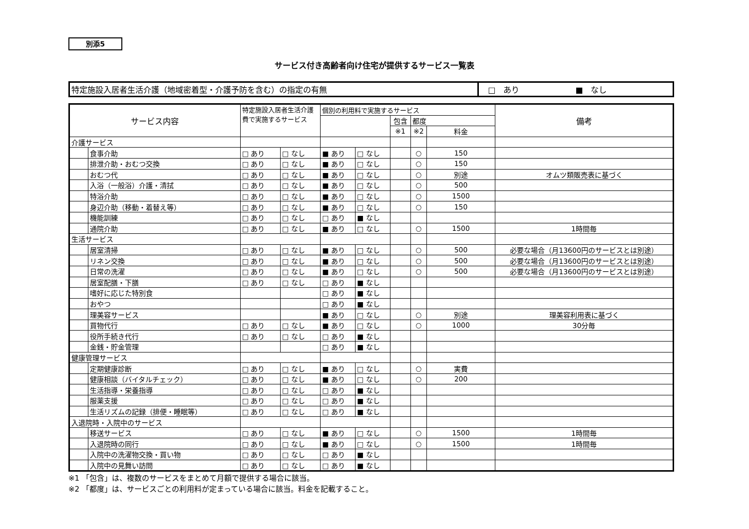別添5
サービス付き高齢者向け住宅が提供するサービス一覧表
| 特定施設入居者生活介護（地域密着型・介護予防を含む）の指定の有無 | □ あり ■ なし |
| サービス内容 | | 特定施設入居者生活介護費で実施するサービス | | 個別の利用料で実施するサービス | | | | | 備考 |
| --- | --- | --- | --- | --- | --- | --- | --- | --- | --- |
| | | | | | | 包含 | 都度 | | |
| | | | | | | ※1 | ※2 | 料金 | |
| 介護サービス | | | | | | | | | |
| | 食事介助 | □ あり | □ なし | ■ あり | □ なし | | ○ | 150 | |
| | 排泄介助・おむつ交換 | □ あり | □ なし | ■ あり | □ なし | | ○ | 150 | |
| | おむつ代 | □ あり | □ なし | ■ あり | □ なし | | ○ | 別途 | オムツ類販売表に基づく |
| | 入浴（一般浴）介護・清拭 | □ あり | □ なし | ■ あり | □ なし | | ○ | 500 | |
| | 特浴介助 | □ あり | □ なし | ■ あり | □ なし | | ○ | 1500 | |
| | 身辺介助（移動・着替え等） | □ あり | □ なし | ■ あり | □ なし | | ○ | 150 | |
| | 機能訓練 | □ あり | □ なし | □ あり | ■ なし | | | | |
| | 通院介助 | □ あり | □ なし | ■ あり | □ なし | | ○ | 1500 | 1時間毎 |
| 生活サービス | | | | | | | | | |
| | 居室清掃 | □ あり | □ なし | ■ あり | □ なし | | ○ | 500 | 必要な場合（月13600円のサービスとは別途） |
| | リネン交換 | □ あり | □ なし | ■ あり | □ なし | | ○ | 500 | 必要な場合（月13600円のサービスとは別途） |
| | 日常の洗濯 | □ あり | □ なし | ■ あり | □ なし | | ○ | 500 | 必要な場合（月13600円のサービスとは別途） |
| | 居室配膳・下膳 | □ あり | □ なし | □ あり | ■ なし | | | | |
| | 嗜好に応じた特別食 | | | □ あり | ■ なし | | | | |
| | おやつ | | | □ あり | ■ なし | | | | |
| | 理美容サービス | | | ■ あり | □ なし | | ○ | 別途 | 理美容利用表に基づく |
| | 買物代行 | □ あり | □ なし | ■ あり | □ なし | | ○ | 1000 | 30分毎 |
| | 役所手続き代行 | □ あり | □ なし | □ あり | ■ なし | | | | |
| | 金銭・貯金管理 | | | □ あり | ■ なし | | | | |
| 健康管理サービス | | | | | | | | | |
| | 定期健康診断 | □ あり | □ なし | ■ あり | □ なし | | ○ | 実費 | |
| | 健康相談（バイタルチェック） | □ あり | □ なし | ■ あり | □ なし | | ○ | 200 | |
| | 生活指導・栄養指導 | □ あり | □ なし | □ あり | ■ なし | | | | |
| | 服薬支援 | □ あり | □ なし | □ あり | ■ なし | | | | |
| | 生活リズムの記録（排便・睡眠等） | □ あり | □ なし | □ あり | ■ なし | | | | |
| 入退院時・入院中のサービス | | | | | | | | | |
| | 移送サービス | □ あり | □ なし | ■ あり | □ なし | | ○ | 1500 | 1時間毎 |
| | 入退院時の同行 | □ あり | □ なし | ■ あり | □ なし | | ○ | 1500 | 1時間毎 |
| | 入院中の洗濯物交換・買い物 | □ あり | □ なし | □ あり | ■ なし | | | | |
| | 入院中の見舞い訪問 | □ あり | □ なし | □ あり | ■ なし | | | | |
※1 「包含」は、複数のサービスをまとめて月額で提供する場合に該当。
※2 「都度」は、サービスごとの利用料が定まっている場合に該当。料金を記載すること。